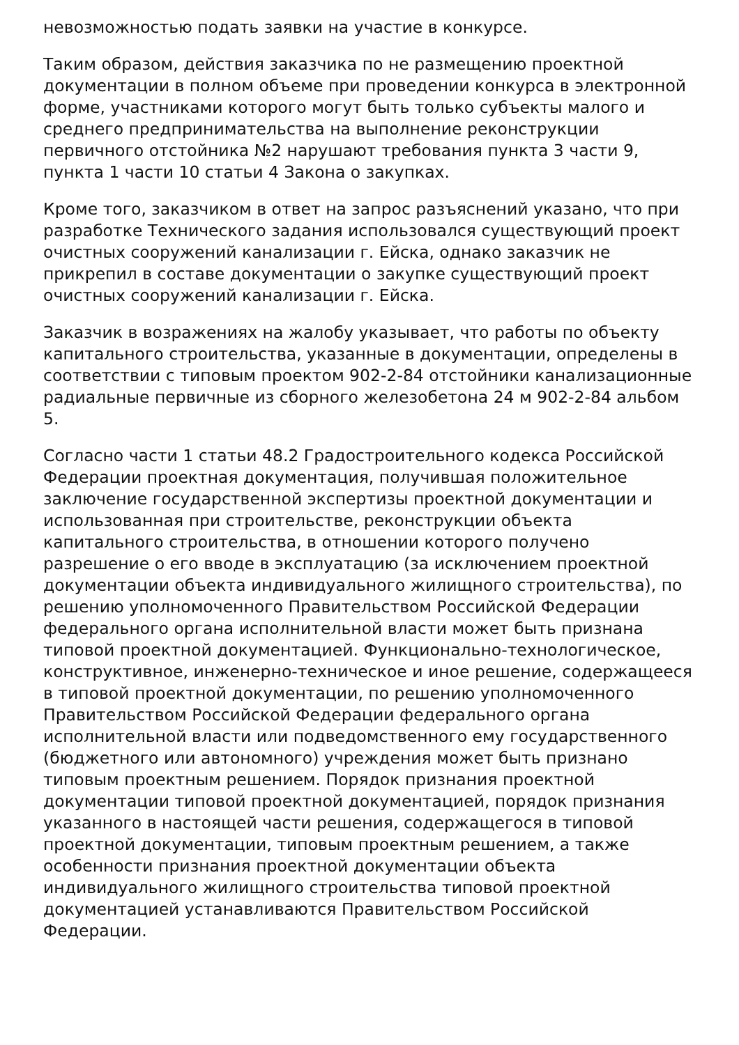невозможностью подать заявки на участие в конкурсе.
Таким образом, действия заказчика по не размещению проектной документации в полном объеме при проведении конкурса в электронной форме, участниками которого могут быть только субъекты малого и среднего предпринимательства на выполнение реконструкции первичного отстойника №2 нарушают требования пункта 3 части 9, пункта 1 части 10 статьи 4 Закона о закупках.
Кроме того, заказчиком в ответ на запрос разъяснений указано, что при разработке Технического задания использовался существующий проект очистных сооружений канализации г. Ейска, однако заказчик не прикрепил в составе документации о закупке существующий проект очистных сооружений канализации г. Ейска.
Заказчик в возражениях на жалобу указывает, что работы по объекту капитального строительства, указанные в документации, определены в соответствии с типовым проектом 902-2-84 отстойники канализационные радиальные первичные из сборного железобетона 24 м 902-2-84 альбом 5.
Согласно части 1 статьи 48.2 Градостроительного кодекса Российской Федерации проектная документация, получившая положительное заключение государственной экспертизы проектной документации и использованная при строительстве, реконструкции объекта капитального строительства, в отношении которого получено разрешение о его вводе в эксплуатацию (за исключением проектной документации объекта индивидуального жилищного строительства), по решению уполномоченного Правительством Российской Федерации федерального органа исполнительной власти может быть признана типовой проектной документацией. Функционально-технологическое, конструктивное, инженерно-техническое и иное решение, содержащееся в типовой проектной документации, по решению уполномоченного Правительством Российской Федерации федерального органа исполнительной власти или подведомственного ему государственного (бюджетного или автономного) учреждения может быть признано типовым проектным решением. Порядок признания проектной документации типовой проектной документацией, порядок признания указанного в настоящей части решения, содержащегося в типовой проектной документации, типовым проектным решением, а также особенности признания проектной документации объекта индивидуального жилищного строительства типовой проектной документацией устанавливаются Правительством Российской Федерации.